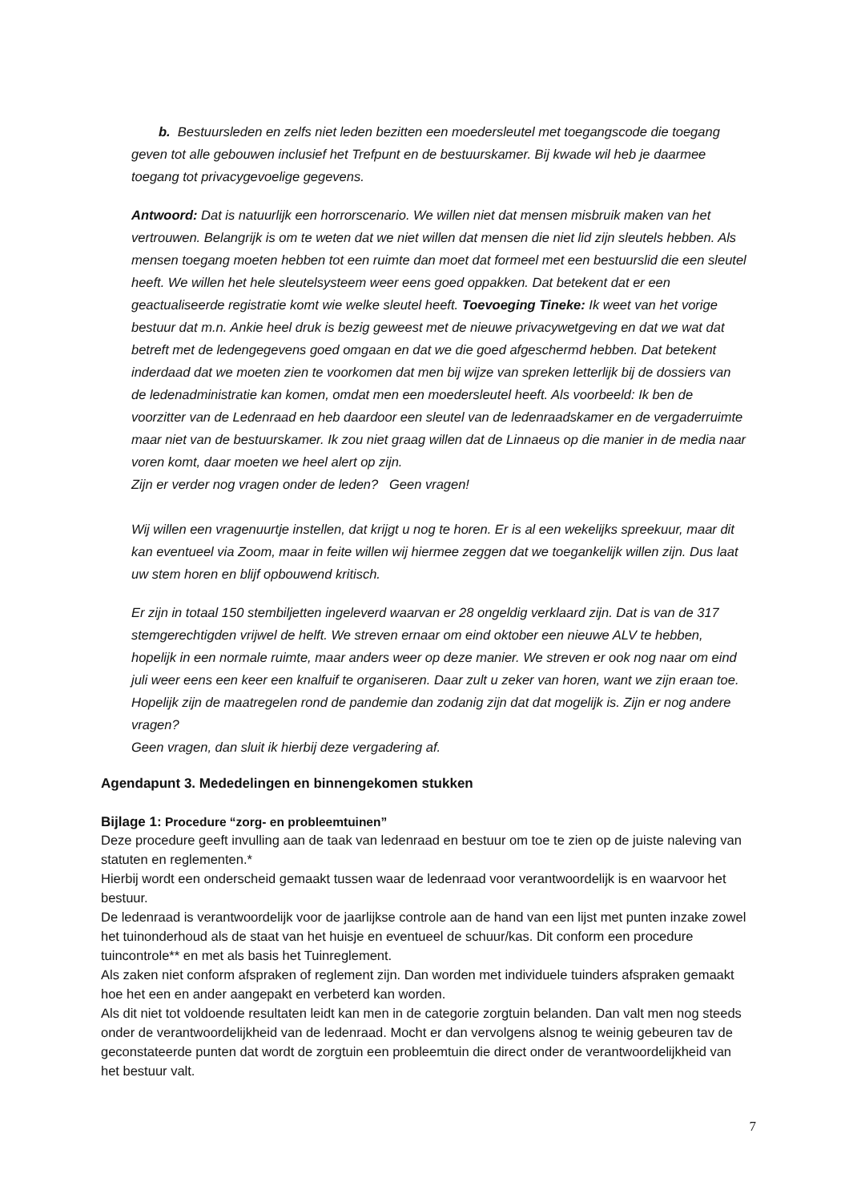b. Bestuursleden en zelfs niet leden bezitten een moedersleutel met toegangscode die toegang geven tot alle gebouwen inclusief het Trefpunt en de bestuurskamer. Bij kwade wil heb je daarmee toegang tot privacygevoelige gegevens.
Antwoord: Dat is natuurlijk een horrorscenario. We willen niet dat mensen misbruik maken van het vertrouwen. Belangrijk is om te weten dat we niet willen dat mensen die niet lid zijn sleutels hebben. Als mensen toegang moeten hebben tot een ruimte dan moet dat formeel met een bestuurslid die een sleutel heeft. We willen het hele sleutelsysteem weer eens goed oppakken. Dat betekent dat er een geactualiseerde registratie komt wie welke sleutel heeft. Toevoeging Tineke: Ik weet van het vorige bestuur dat m.n. Ankie heel druk is bezig geweest met de nieuwe privacywetgeving en dat we wat dat betreft met de ledengegevens goed omgaan en dat we die goed afgeschermd hebben. Dat betekent inderdaad dat we moeten zien te voorkomen dat men bij wijze van spreken letterlijk bij de dossiers van de ledenadministratie kan komen, omdat men een moedersleutel heeft. Als voorbeeld: Ik ben de voorzitter van de Ledenraad en heb daardoor een sleutel van de ledenraadskamer en de vergaderruimte maar niet van de bestuurskamer. Ik zou niet graag willen dat de Linnaeus op die manier in de media naar voren komt, daar moeten we heel alert op zijn.
Zijn er verder nog vragen onder de leden? Geen vragen!
Wij willen een vragenuurtje instellen, dat krijgt u nog te horen. Er is al een wekelijks spreekuur, maar dit kan eventueel via Zoom, maar in feite willen wij hiermee zeggen dat we toegankelijk willen zijn. Dus laat uw stem horen en blijf opbouwend kritisch.
Er zijn in totaal 150 stembiljetten ingeleverd waarvan er 28 ongeldig verklaard zijn. Dat is van de 317 stemgerechtigden vrijwel de helft. We streven ernaar om eind oktober een nieuwe ALV te hebben, hopelijk in een normale ruimte, maar anders weer op deze manier. We streven er ook nog naar om eind juli weer eens een keer een knalfuif te organiseren. Daar zult u zeker van horen, want we zijn eraan toe. Hopelijk zijn de maatregelen rond de pandemie dan zodanig zijn dat dat mogelijk is. Zijn er nog andere vragen?
Geen vragen, dan sluit ik hierbij deze vergadering af.
Agendapunt 3. Mededelingen en binnengekomen stukken
Bijlage 1: Procedure “zorg- en probleemtuinen”
Deze procedure geeft invulling aan de taak van ledenraad en bestuur om toe te zien op de juiste naleving van statuten en reglementen.*
Hierbij wordt een onderscheid gemaakt tussen waar de ledenraad voor verantwoordelijk is en waarvoor het bestuur.
De ledenraad is verantwoordelijk voor de jaarlijkse controle aan de hand van een lijst met punten inzake zowel het tuinonderhoud als de staat van het huisje en eventueel de schuur/kas. Dit conform een procedure tuincontrole** en met als basis het Tuinreglement.
Als zaken niet conform afspraken of reglement zijn. Dan worden met individuele tuinders afspraken gemaakt hoe het een en ander aangepakt en verbeterd kan worden.
Als dit niet tot voldoende resultaten leidt kan men in de categorie zorgtuin belanden. Dan valt men nog steeds onder de verantwoordelijkheid van de ledenraad. Mocht er dan vervolgens alsnog te weinig gebeuren tav de geconstateerde punten dat wordt de zorgtuin een probleemtuin die direct onder de verantwoordelijkheid van het bestuur valt.
7